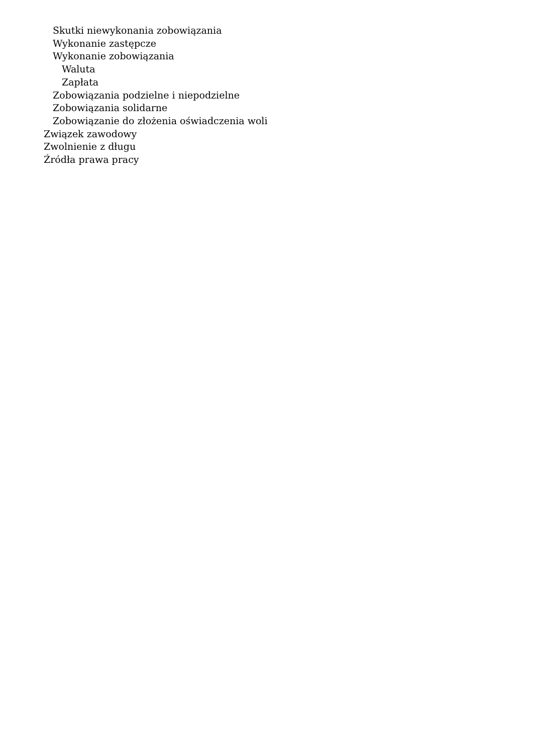Skutki niewykonania zobowiązania
Wykonanie zastępcze
Wykonanie zobowiązania
Waluta
Zapłata
Zobowiązania podzielne i niepodzielne
Zobowiązania solidarne
Zobowiązanie do złożenia oświadczenia woli
Związek zawodowy
Zwolnienie z długu
Źródła prawa pracy